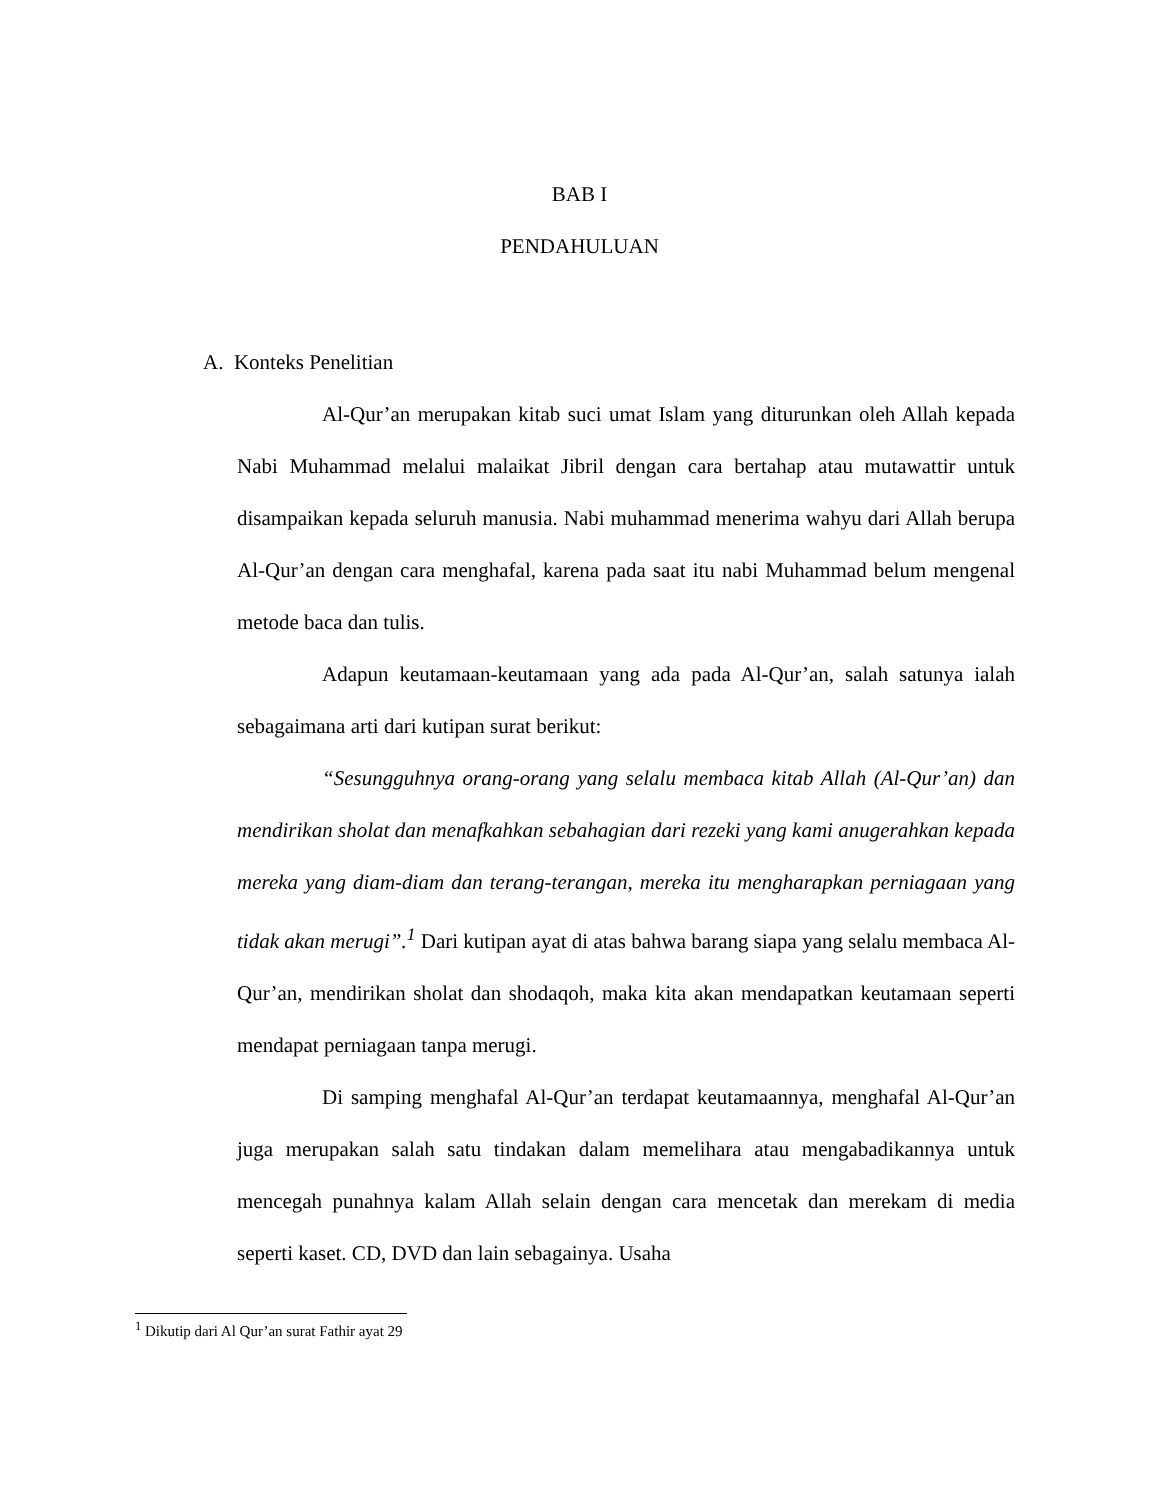BAB I
PENDAHULUAN
A. Konteks Penelitian
Al-Qur’an merupakan kitab suci umat Islam yang diturunkan oleh Allah kepada Nabi Muhammad melalui malaikat Jibril dengan cara bertahap atau mutawattir untuk disampaikan kepada seluruh manusia. Nabi muhammad menerima wahyu dari Allah berupa Al-Qur’an dengan cara menghafal, karena pada saat itu nabi Muhammad belum mengenal metode baca dan tulis.
Adapun keutamaan-keutamaan yang ada pada Al-Qur’an, salah satunya ialah sebagaimana arti dari kutipan surat berikut:
“Sesungguhnya orang-orang yang selalu membaca kitab Allah (Al-Qur’an) dan mendirikan sholat dan menafkahkan sebahagian dari rezeki yang kami anugerahkan kepada mereka yang diam-diam dan terang-terangan, mereka itu mengharapkan perniagaan yang tidak akan merugi”.<sup>1</sup> Dari kutipan ayat di atas bahwa barang siapa yang selalu membaca Al-Qur’an, mendirikan sholat dan shodaqoh, maka kita akan mendapatkan keutamaan seperti mendapat perniagaan tanpa merugi.
Di samping menghafal Al-Qur’an terdapat keutamaannya, menghafal Al-Qur’an juga merupakan salah satu tindakan dalam memelihara atau mengabadikannya untuk mencegah punahnya kalam Allah selain dengan cara mencetak dan merekam di media seperti kaset. CD, DVD dan lain sebagainya. Usaha
<sup>1</sup> Dikutip dari Al Qur’an surat Fathir ayat 29